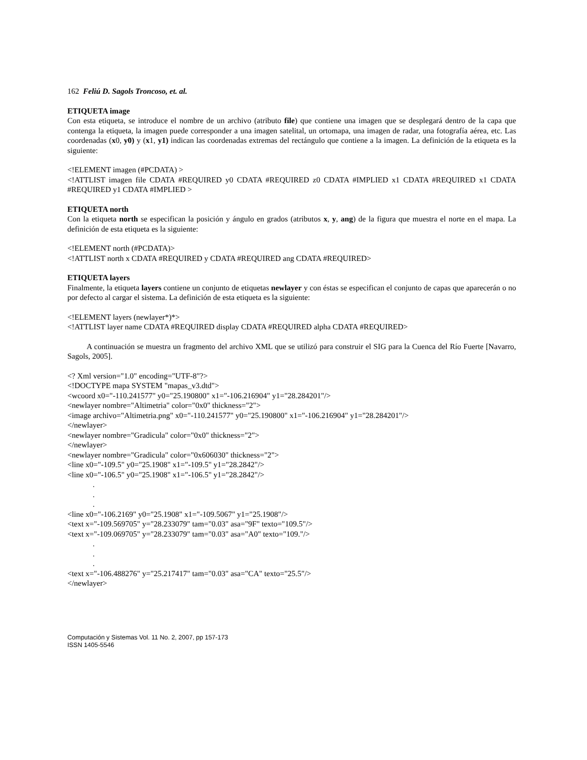162 Feliú D. Sagols Troncoso, et. al.
ETIQUETA image
Con esta etiqueta, se introduce el nombre de un archivo (atributo file) que contiene una imagen que se desplegará dentro de la capa que contenga la etiqueta, la imagen puede corresponder a una imagen satelital, un ortomapa, una imagen de radar, una fotografía aérea, etc. Las coordenadas (x0, y0) y (x1, y1) indican las coordenadas extremas del rectángulo que contiene a la imagen. La definición de la etiqueta es la siguiente:
<!ELEMENT imagen (#PCDATA) >
<!ATTLIST imagen file CDATA #REQUIRED y0 CDATA #REQUIRED z0 CDATA #IMPLIED x1 CDATA #REQUIRED x1 CDATA #REQUIRED y1 CDATA #IMPLIED >
ETIQUETA north
Con la etiqueta north se especifican la posición y ángulo en grados (atributos x, y, ang) de la figura que muestra el norte en el mapa. La definición de esta etiqueta es la siguiente:
<!ELEMENT north (#PCDATA)>
<!ATTLIST north x CDATA #REQUIRED y CDATA #REQUIRED ang CDATA #REQUIRED>
ETIQUETA layers
Finalmente, la etiqueta layers contiene un conjunto de etiquetas newlayer y con éstas se especifican el conjunto de capas que aparecerán o no por defecto al cargar el sistema. La definición de esta etiqueta es la siguiente:
<!ELEMENT layers (newlayer*)*>
<!ATTLIST layer name CDATA #REQUIRED display CDATA #REQUIRED alpha CDATA #REQUIRED>
A continuación se muestra un fragmento del archivo XML que se utilizó para construir el SIG para la Cuenca del Río Fuerte [Navarro, Sagols, 2005].
<? Xml version="1.0" encoding="UTF-8"?>
<!DOCTYPE mapa SYSTEM "mapas_v3.dtd">
<wcoord x0="-110.241577" y0="25.190800" x1="-106.216904" y1="28.284201"/>
<newlayer nombre="Altimetria" color="0x0" thickness="2">
<image archivo="Altimetria.png" x0="-110.241577" y0="25.190800" x1="-106.216904" y1="28.284201"/>
</newlayer>
<newlayer nombre="Gradicula" color="0x0" thickness="2">
</newlayer>
<newlayer nombre="Gradicula" color="0x606030" thickness="2">
<line x0="-109.5" y0="25.1908" x1="-109.5" y1="28.2842"/>
<line x0="-106.5" y0="25.1908" x1="-106.5" y1="28.2842"/>
.
.
.
<line x0="-106.2169" y0="25.1908" x1="-109.5067" y1="25.1908"/>
<text x="-109.569705" y="28.233079" tam="0.03" asa="9F" texto="109.5"/>
<text x="-109.069705" y="28.233079" tam="0.03" asa="A0" texto="109."/>
.
.
.
<text x="-106.488276" y="25.217417" tam="0.03" asa="CA" texto="25.5"/>
</newlayer>
Computación y Sistemas Vol. 11 No. 2, 2007, pp 157-173
ISSN 1405-5546